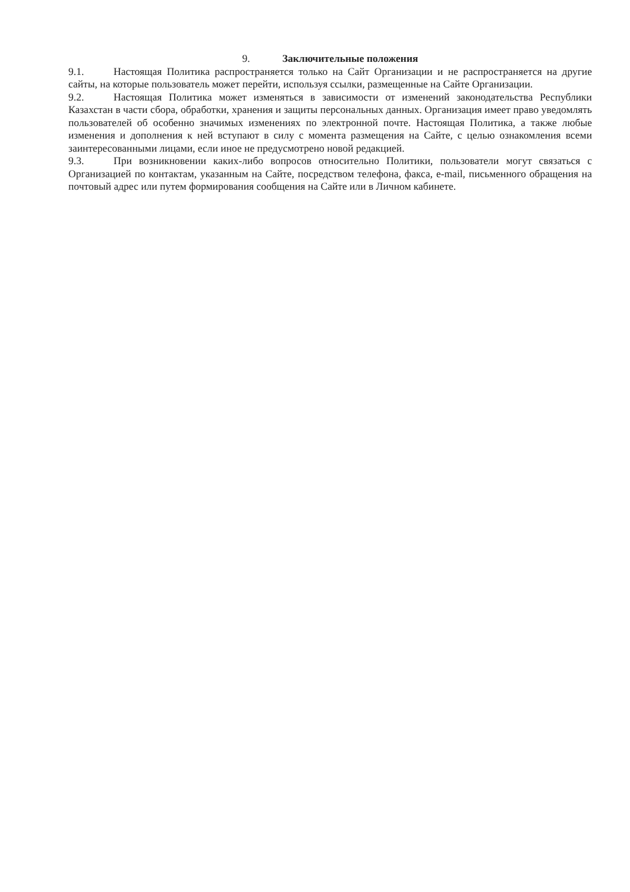9. Заключительные положения
9.1. Настоящая Политика распространяется только на Сайт Организации и не распространяется на другие сайты, на которые пользователь может перейти, используя ссылки, размещенные на Сайте Организации.
9.2. Настоящая Политика может изменяться в зависимости от изменений законодательства Республики Казахстан в части сбора, обработки, хранения и защиты персональных данных. Организация имеет право уведомлять пользователей об особенно значимых изменениях по электронной почте. Настоящая Политика, а также любые изменения и дополнения к ней вступают в силу с момента размещения на Сайте, с целью ознакомления всеми заинтересованными лицами, если иное не предусмотрено новой редакцией.
9.3. При возникновении каких-либо вопросов относительно Политики, пользователи могут связаться с Организацией по контактам, указанным на Сайте, посредством телефона, факса, e-mail, письменного обращения на почтовый адрес или путем формирования сообщения на Сайте или в Личном кабинете.